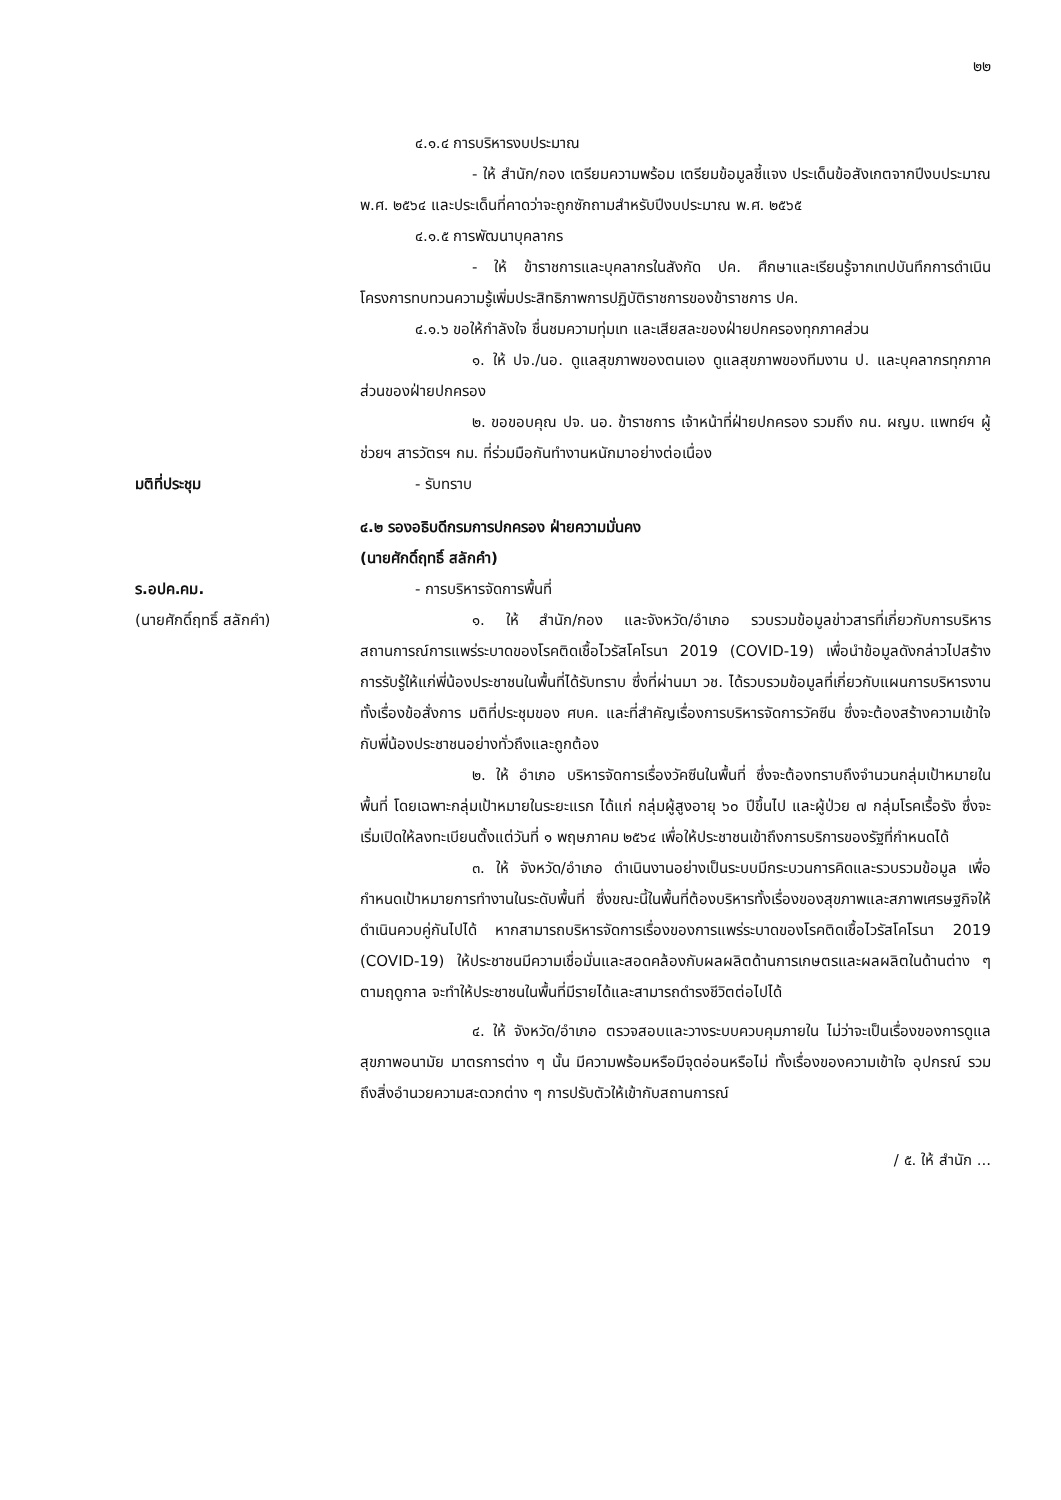๒๒
๔.๑.๔ การบริหารงบประมาณ
- ให้ สำนัก/กอง เตรียมความพร้อม เตรียมข้อมูลชี้แจง ประเด็นข้อสังเกตจากปีงบประมาณ พ.ศ. ๒๕๖๔ และประเด็นที่คาดว่าจะถูกซักถามสำหรับปีงบประมาณ พ.ศ. ๒๕๖๕
๔.๑.๕ การพัฒนาบุคลากร
- ให้ ข้าราชการและบุคลากรในสังกัด ปค. ศึกษาและเรียนรู้จากเทปบันทึกการดำเนินโครงการทบทวนความรู้เพิ่มประสิทธิภาพการปฏิบัติราชการของข้าราชการ ปค.
๔.๑.๖ ขอให้กำลังใจ ชื่นชมความทุ่มเท และเสียสละของฝ่ายปกครองทุกภาคส่วน
๑. ให้ ปจ./นอ. ดูแลสุขภาพของตนเอง ดูแลสุขภาพของทีมงาน ป. และบุคลากรทุกภาคส่วนของฝ่ายปกครอง
๒. ขอขอบคุณ ปจ. นอ. ข้าราชการ เจ้าหน้าที่ฝ่ายปกครอง รวมถึง กน. ผญบ. แพทย์ฯ ผู้ช่วยฯ สารวัตรฯ กม. ที่ร่วมมือกันทำงานหนักมาอย่างต่อเนื่อง
มติที่ประชุม - รับทราบ
๔.๒ รองอธิบดีกรมการปกครอง ฝ่ายความมั่นคง
(นายศักดิ์ฤทธิ์ สลักคำ)
ร.อปค.คม.
(นายศักดิ์ฤทธิ์ สลักคำ)
- การบริหารจัดการพื้นที่
๑. ให้ สำนัก/กอง และจังหวัด/อำเภอ รวบรวมข้อมูลข่าวสารที่เกี่ยวกับการบริหารสถานการณ์การแพร่ระบาดของโรคติดเชื้อไวรัสโคโรนา 2019 (COVID-19) เพื่อนำข้อมูลดังกล่าวไปสร้างการรับรู้ให้แก่พี่น้องประชาชนในพื้นที่ได้รับทราบ ซึ่งที่ผ่านมา วช. ได้รวบรวมข้อมูลที่เกี่ยวกับแผนการบริหารงาน ทั้งเรื่องข้อสั่งการ มติที่ประชุมของ ศบค. และที่สำคัญเรื่องการบริหารจัดการวัคซีน ซึ่งจะต้องสร้างความเข้าใจกับพี่น้องประชาชนอย่างทั่วถึงและถูกต้อง
๒. ให้ อำเภอ บริหารจัดการเรื่องวัคซีนในพื้นที่ ซึ่งจะต้องทราบถึงจำนวนกลุ่มเป้าหมายในพื้นที่ โดยเฉพาะกลุ่มเป้าหมายในระยะแรก ได้แก่ กลุ่มผู้สูงอายุ ๖๐ ปีขึ้นไป และผู้ป่วย ๗ กลุ่มโรคเรื้อรัง ซึ่งจะเริ่มเปิดให้ลงทะเบียนตั้งแต่วันที่ ๑ พฤษภาคม ๒๕๖๔ เพื่อให้ประชาชนเข้าถึงการบริการของรัฐที่กำหนดได้
๓. ให้ จังหวัด/อำเภอ ดำเนินงานอย่างเป็นระบบมีกระบวนการคิดและรวบรวมข้อมูล เพื่อกำหนดเป้าหมายการทำงานในระดับพื้นที่ ซึ่งขณะนี้ในพื้นที่ต้องบริหารทั้งเรื่องของสุขภาพและสภาพเศรษฐกิจให้ดำเนินควบคู่กันไปได้ หากสามารถบริหารจัดการเรื่องของการแพร่ระบาดของโรคติดเชื้อไวรัสโคโรนา 2019 (COVID-19) ให้ประชาชนมีความเชื่อมั่นและสอดคล้องกับผลผลิตด้านการเกษตรและผลผลิตในด้านต่าง ๆ ตามฤดูกาล จะทำให้ประชาชนในพื้นที่มีรายได้และสามารถดำรงชีวิตต่อไปได้
๔. ให้ จังหวัด/อำเภอ ตรวจสอบและวางระบบควบคุมภายใน ไม่ว่าจะเป็นเรื่องของการดูแลสุขภาพอนามัย มาตรการต่าง ๆ นั้น มีความพร้อมหรือมีจุดอ่อนหรือไม่ ทั้งเรื่องของความเข้าใจ อุปกรณ์ รวมถึงสิ่งอำนวยความสะดวกต่าง ๆ การปรับตัวให้เข้ากับสถานการณ์
/ ๕. ให้ สำนัก ...